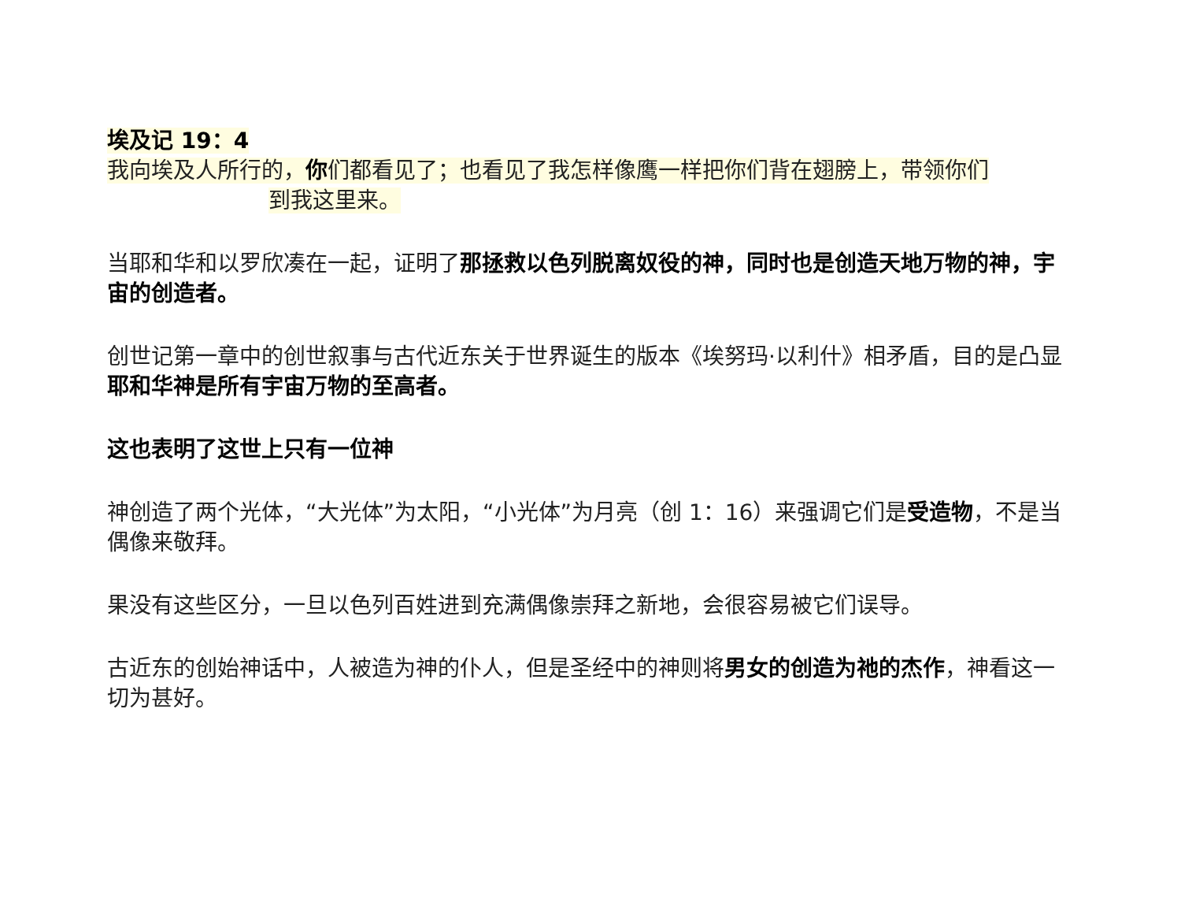埃及记 19：4
我向埃及人所行的，你们都看见了；也看见了我怎样像鹰一样把你们背在翅膀上，带领你们
到我这里来。
当耶和华和以罗欣凑在一起，证明了那拯救以色列脱离奴役的神，同时也是创造天地万物的神，宇宙的创造者。
创世记第一章中的创世叙事与古代近东关于世界诞生的版本《埃努玛·以利什》相矛盾，目的是凸显耶和华神是所有宇宙万物的至高者。
这也表明了这世上只有一位神
神创造了两个光体，“大光体”为太阳，“小光体”为月亮（创 1：16）来强调它们是受造物，不是当偶像来敬拜。
果没有这些区分，一旦以色列百姓进到充满偶像崇拜之新地，会很容易被它们误导。
古近东的创始神话中，人被造为神的仆人，但是圣经中的神则将男女的创造为祂的杰作，神看这一切为甚好。